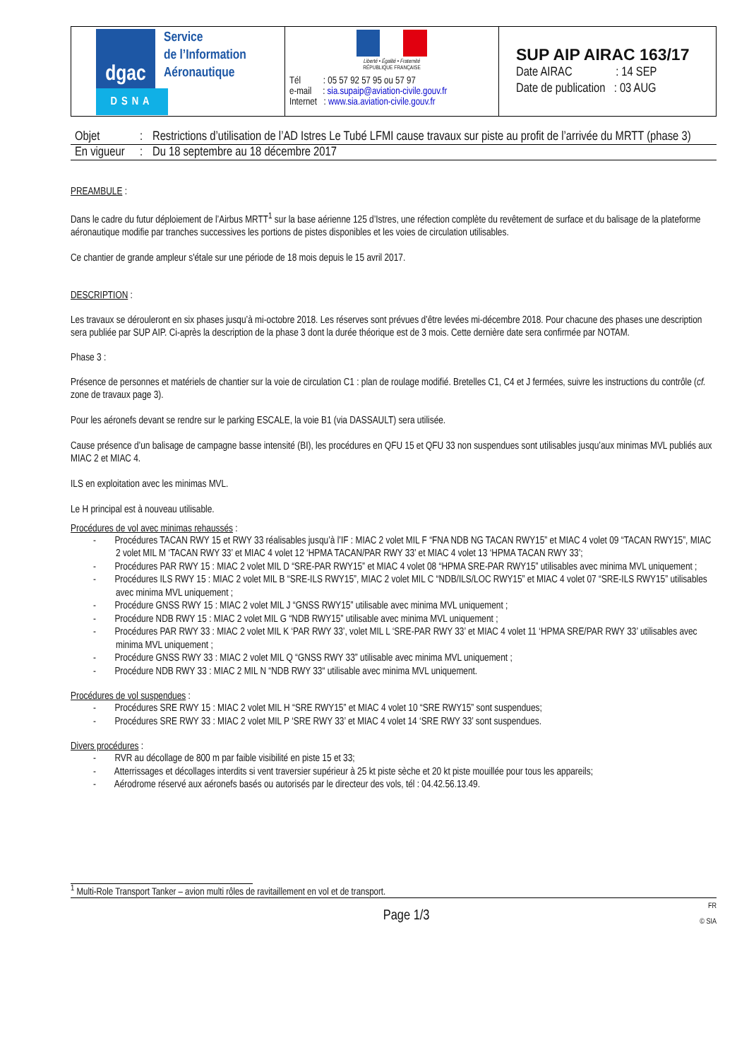| dgac Service de l’Information Aéronautique DSNA | Liberté • Égalité • Fraternité RÉPUBLIQUE FRANÇAISE Tél : 05 57 92 57 95 ou 57 97 e-mail : sia.supaip@aviation-civile.gouv.fr Internet : www.sia.aviation-civile.gouv.fr | SUP AIP AIRAC 163/17 Date AIRAC : 14 SEP Date de publication : 03 AUG |
| Objet | : | Restrictions d’utilisation de l’AD Istres Le Tubé LFMI cause travaux sur piste au profit de l’arrivée du MRTT (phase 3) |
| En vigueur | : | Du 18 septembre au 18 décembre 2017 |
PREAMBULE :
Dans le cadre du futur déploiement de l’Airbus MRTT<sup>1</sup> sur la base aérienne 125 d’Istres, une réfection complète du revêtement de surface et du balisage de la plateforme aéronautique modifie par tranches successives les portions de pistes disponibles et les voies de circulation utilisables.
Ce chantier de grande ampleur s'étale sur une période de 18 mois depuis le 15 avril 2017.
DESCRIPTION :
Les travaux se dérouleront en six phases jusqu’à mi-octobre 2018. Les réserves sont prévues d’être levées mi-décembre 2018. Pour chacune des phases une description sera publiée par SUP AIP. Ci-après la description de la phase 3 dont la durée théorique est de 3 mois. Cette dernière date sera confirmée par NOTAM.
Phase 3 :
Présence de personnes et matériels de chantier sur la voie de circulation C1 : plan de roulage modifié. Bretelles C1, C4 et J fermées, suivre les instructions du contrôle (cf. zone de travaux page 3).
Pour les aéronefs devant se rendre sur le parking ESCALE, la voie B1 (via DASSAULT) sera utilisée.
Cause présence d’un balisage de campagne basse intensité (BI), les procédures en QFU 15 et QFU 33 non suspendues sont utilisables jusqu’aux minimas MVL publiés aux MIAC 2 et MIAC 4.
ILS en exploitation avec les minimas MVL.
Le H principal est à nouveau utilisable.
Procédures de vol avec minimas rehaussés :
- Procédures TACAN RWY 15 et RWY 33 réalisables jusqu’à l’IF : MIAC 2 volet MIL F “FNA NDB NG TACAN RWY15” et MIAC 4 volet 09 “TACAN RWY15”, MIAC 2 volet MIL M ‘TACAN RWY 33’ et MIAC 4 volet 12 ‘HPMA TACAN/PAR RWY 33’ et MIAC 4 volet 13 ‘HPMA TACAN RWY 33’;
- Procédures PAR RWY 15 : MIAC 2 volet MIL D “SRE-PAR RWY15” et MIAC 4 volet 08 “HPMA SRE-PAR RWY15” utilisables avec minima MVL uniquement ;
- Procédures ILS RWY 15 : MIAC 2 volet MIL B “SRE-ILS RWY15”, MIAC 2 volet MIL C “NDB/ILS/LOC RWY15” et MIAC 4 volet 07 “SRE-ILS RWY15” utilisables avec minima MVL uniquement ;
- Procédure GNSS RWY 15 : MIAC 2 volet MIL J “GNSS RWY15” utilisable avec minima MVL uniquement ;
- Procédure NDB RWY 15 : MIAC 2 volet MIL G “NDB RWY15” utilisable avec minima MVL uniquement ;
- Procédures PAR RWY 33 : MIAC 2 volet MIL K ‘PAR RWY 33’, volet MIL L ‘SRE-PAR RWY 33’ et MIAC 4 volet 11 ‘HPMA SRE/PAR RWY 33’ utilisables avec minima MVL uniquement ;
- Procédure GNSS RWY 33 : MIAC 2 volet MIL Q “GNSS RWY 33” utilisable avec minima MVL uniquement ;
- Procédure NDB RWY 33 : MIAC 2 MIL N “NDB RWY 33“ utilisable avec minima MVL uniquement.
Procédures de vol suspendues :
- Procédures SRE RWY 15 : MIAC 2 volet MIL H “SRE RWY15” et MIAC 4 volet 10 “SRE RWY15” sont suspendues;
- Procédures SRE RWY 33 : MIAC 2 volet MIL P ‘SRE RWY 33’ et MIAC 4 volet 14 ‘SRE RWY 33’ sont suspendues.
Divers procédures :
- RVR au décollage de 800 m par faible visibilité en piste 15 et 33;
- Atterrissages et décollages interdits si vent traversier supérieur à 25 kt piste sèche et 20 kt piste mouillée pour tous les appareils;
- Aérodrome réservé aux aéronefs basés ou autorisés par le directeur des vols, tél : 04.42.56.13.49.
<sup>1</sup> Multi-Role Transport Tanker – avion multi rôles de ravitaillement en vol et de transport.
Page 1/3 FR
© SIA